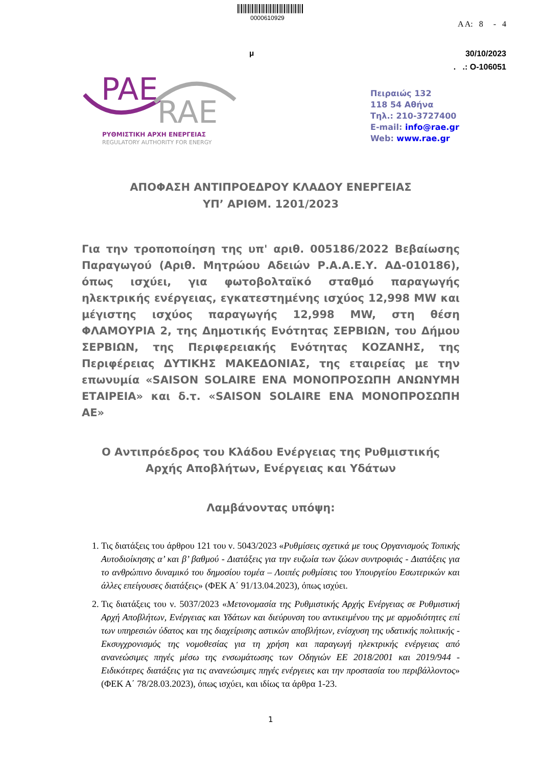0000610929
Α Α: 8 - 4
μ
30/10/2023
. .: Ο-106051
PAE
RAE
ΡΥΘΜΙΣΤΙΚΗ ΑΡΧΗ ΕΝΕΡΓΕΙΑΣ
REGULATORY AUTHORITY FOR ENERGY
Πειραιώς 132
118 54 Αθήνα
Τηλ.: 210-3727400
E-mail: info@rae.gr
Web: www.rae.gr
ΑΠΟΦΑΣΗ ΑΝΤΙΠΡΟΕΔΡΟΥ ΚΛΑΔΟΥ ΕΝΕΡΓΕΙΑΣ
ΥΠ’ ΑΡΙΘΜ. 1201/2023
Για την τροποποίηση της υπ' αριθ. 005186/2022 Βεβαίωσης Παραγωγού (Αριθ. Μητρώου Αδειών Ρ.Α.Α.Ε.Υ. ΑΔ-010186), όπως ισχύει, για φωτοβολταϊκό σταθμό παραγωγής ηλεκτρικής ενέργειας, εγκατεστημένης ισχύος 12,998 MW και μέγιστης ισχύος παραγωγής 12,998 MW, στη θέση ΦΛΑΜΟΥΡΙΑ 2, της Δημοτικής Ενότητας ΣΕΡΒΙΩΝ, του Δήμου ΣΕΡΒΙΩΝ, της Περιφερειακής Ενότητας ΚΟΖΑΝΗΣ, της Περιφέρειας ΔΥΤΙΚΗΣ ΜΑΚΕΔΟΝΙΑΣ, της εταιρείας με την επωνυμία «SAISON SOLAIRE ΕΝΑ ΜΟΝΟΠΡΟΣΩΠΗ ΑΝΩΝΥΜΗ ΕΤΑΙΡΕΙΑ» και δ.τ. «SAISON SOLAIRE ΕΝΑ ΜΟΝΟΠΡΟΣΩΠΗ ΑΕ»
Ο Αντιπρόεδρος του Κλάδου Ενέργειας της Ρυθμιστικής Αρχής Αποβλήτων, Ενέργειας και Υδάτων
Λαμβάνοντας υπόψη:
1. Τις διατάξεις του άρθρου 121 του ν. 5043/2023 «Ρυθμίσεις σχετικά με τους Οργανισμούς Τοπικής Αυτοδιοίκησης α’ και β’ βαθμού - Διατάξεις για την ευζωία των ζώων συντροφιάς - Διατάξεις για το ανθρώπινο δυναμικό του δημοσίου τομέα – Λοιπές ρυθμίσεις του Υπουργείου Εσωτερικών και άλλες επείγουσες διατάξεις» (ΦΕΚ Α΄ 91/13.04.2023), όπως ισχύει.
2. Τις διατάξεις του ν. 5037/2023 «Μετονομασία της Ρυθμιστικής Αρχής Ενέργειας σε Ρυθμιστική Αρχή Αποβλήτων, Ενέργειας και Υδάτων και διεύρυνση του αντικειμένου της με αρμοδιότητες επί των υπηρεσιών ύδατος και της διαχείρισης αστικών αποβλήτων, ενίσχυση της υδατικής πολιτικής - Εκσυγχρονισμός της νομοθεσίας για τη χρήση και παραγωγή ηλεκτρικής ενέργειας από ανανεώσιμες πηγές μέσω της ενσωμάτωσης των Οδηγιών ΕΕ 2018/2001 και 2019/944 - Ειδικότερες διατάξεις για τις ανανεώσιμες πηγές ενέργειες και την προστασία του περιβάλλοντος» (ΦΕΚ Α΄ 78/28.03.2023), όπως ισχύει, και ιδίως τα άρθρα 1-23.
1